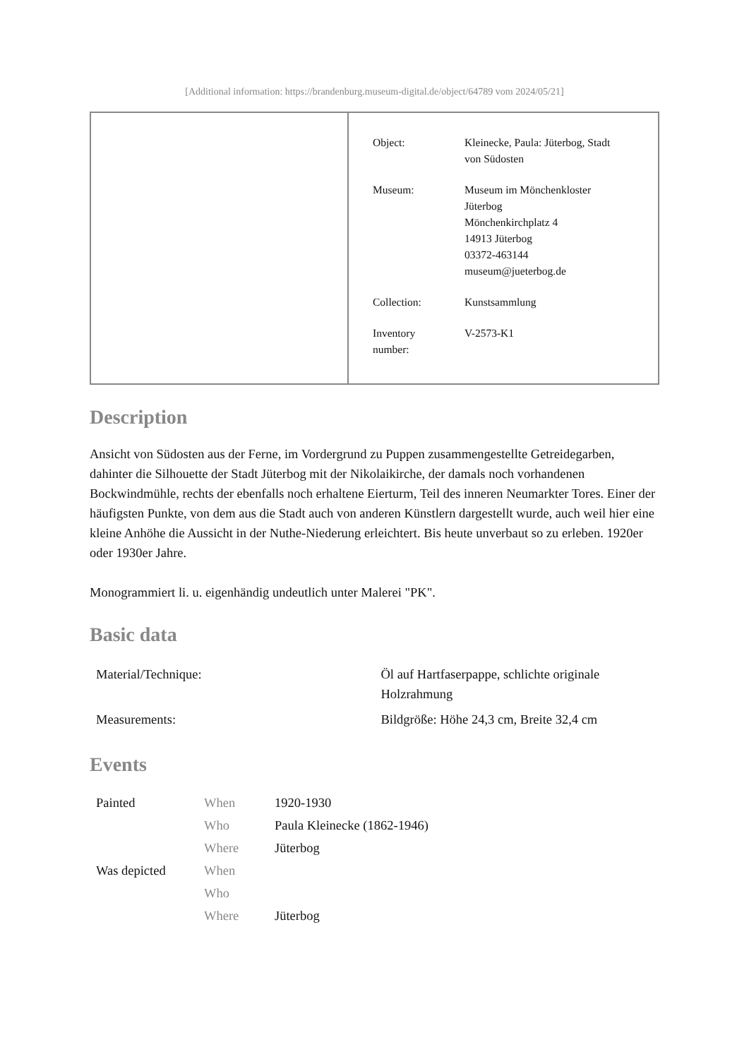[Additional information: https://brandenburg.museum-digital.de/object/64789 vom 2024/05/21]
| Object: | Kleinecke, Paula: Jüterbog, Stadt von Südosten |
| Museum: | Museum im Mönchenkloster Jüterbog Mönchenkirchplatz 4 14913 Jüterbog 03372-463144 museum@jueterbog.de |
| Collection: | Kunstsammlung |
| Inventory number: | V-2573-K1 |
Description
Ansicht von Südosten aus der Ferne, im Vordergrund zu Puppen zusammengestellte Getreidegarben, dahinter die Silhouette der Stadt Jüterbog mit der Nikolaikirche, der damals noch vorhandenen Bockwindmühle, rechts der ebenfalls noch erhaltene Eierturm, Teil des inneren Neumarkter Tores. Einer der häufigsten Punkte, von dem aus die Stadt auch von anderen Künstlern dargestellt wurde, auch weil hier eine kleine Anhöhe die Aussicht in der Nuthe-Niederung erleichtert. Bis heute unverbaut so zu erleben. 1920er oder 1930er Jahre.
Monogrammiert li. u. eigenhändig undeutlich unter Malerei "PK".
Basic data
| Material/Technique: | Öl auf Hartfaserpappe, schlichte originale Holzrahmung |
| Measurements: | Bildgröße: Höhe 24,3 cm, Breite 32,4 cm |
Events
| Painted | When | 1920-1930 |
| | Who | Paula Kleinecke (1862-1946) |
| | Where | Jüterbog |
| Was depicted | When | |
| | Who | |
| | Where | Jüterbog |